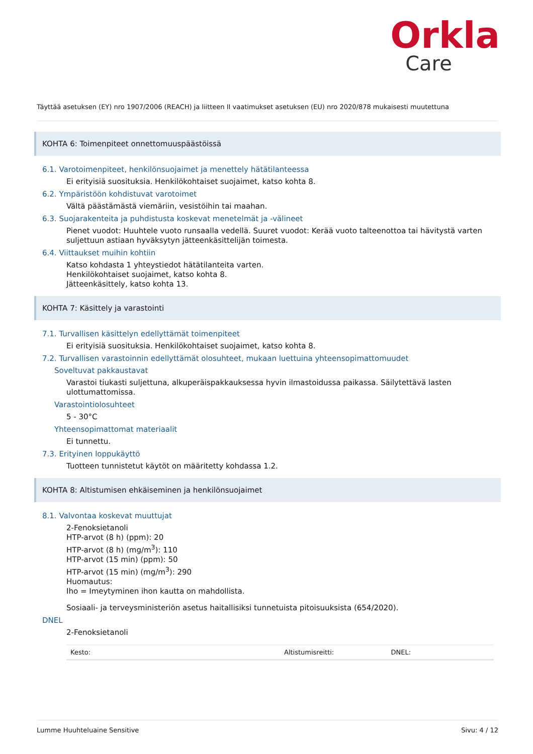Orkla
Care
Täyttää asetuksen (EY) nro 1907/2006 (REACH) ja liitteen II vaatimukset asetuksen (EU) nro 2020/878 mukaisesti muutettuna
KOHTA 6: Toimenpiteet onnettomuuspäästöissä
6.1. Varotoimenpiteet, henkilönsuojaimet ja menettely hätätilanteessa
Ei erityisiä suosituksia. Henkilökohtaiset suojaimet, katso kohta 8.
6.2. Ympäristöön kohdistuvat varotoimet
Vältä päästämästä viemäriin, vesistöihin tai maahan.
6.3. Suojarakenteita ja puhdistusta koskevat menetelmät ja -välineet
Pienet vuodot: Huuhtele vuoto runsaalla vedellä. Suuret vuodot: Kerää vuoto talteenottoa tai hävitystä varten suljettuun astiaan hyväksytyn jätteenkäsittelijän toimesta.
6.4. Viittaukset muihin kohtiin
Katso kohdasta 1 yhteystiedot hätätilanteita varten.
Henkilökohtaiset suojaimet, katso kohta 8.
Jätteenkäsittely, katso kohta 13.
KOHTA 7: Käsittely ja varastointi
7.1. Turvallisen käsittelyn edellyttämät toimenpiteet
Ei erityisiä suosituksia. Henkilökohtaiset suojaimet, katso kohta 8.
7.2. Turvallisen varastoinnin edellyttämät olosuhteet, mukaan luettuina yhteensopimattomuudet
Soveltuvat pakkaustavat
Varastoi tiukasti suljettuna, alkuperäispakkauksessa hyvin ilmastoidussa paikassa. Säilytettävä lasten ulottumattomissa.
Varastointiolosuhteet
5 - 30°C
Yhteensopimattomat materiaalit
Ei tunnettu.
7.3. Erityinen loppukäyttö
Tuotteen tunnistetut käytöt on määritetty kohdassa 1.2.
KOHTA 8: Altistumisen ehkäiseminen ja henkilönsuojaimet
8.1. Valvontaa koskevat muuttujat
2-Fenoksietanoli
HTP-arvot (8 h) (ppm): 20
HTP-arvot (8 h) (mg/m<sup>3</sup>): 110
HTP-arvot (15 min) (ppm): 50
HTP-arvot (15 min) (mg/m<sup>3</sup>): 290
Huomautus:
Iho = Imeytyminen ihon kautta on mahdollista.
Sosiaali- ja terveysministeriön asetus haitallisiksi tunnetuista pitoisuuksista (654/2020).
DNEL
2-Fenoksietanoli
| Kesto: | Altistumisreitti: | DNEL: |
| --- | --- | --- |
Lumme Huuhteluaine Sensitive Sivu: 4 / 12